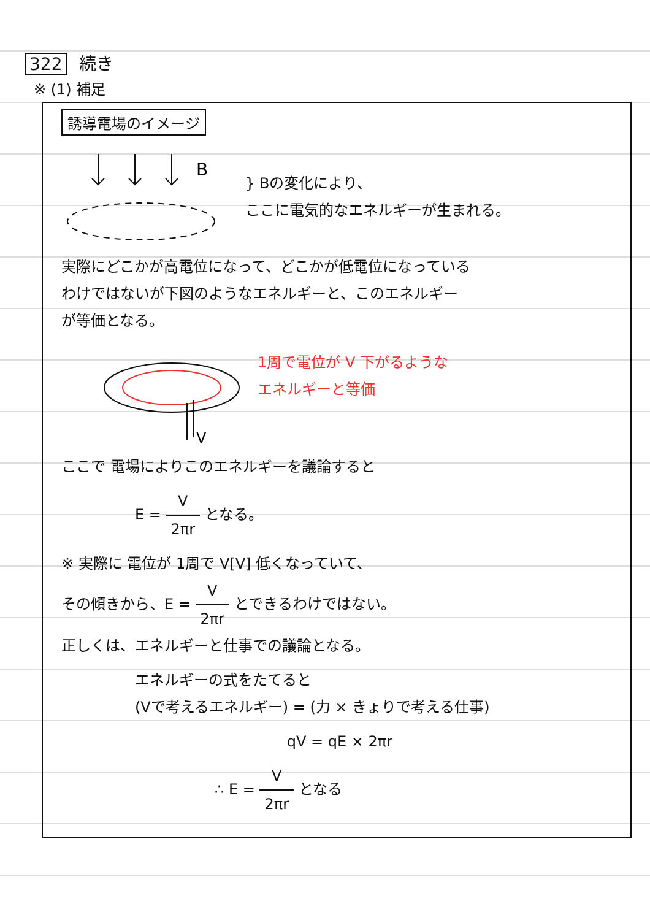322 続き
※ (1) 補足
誘導電場のイメージ
B
} Bの変化により、
ここに電気的なエネルギーが生まれる。
実際にどこかが高電位になって、どこかが低電位になっている
わけではないが下図のようなエネルギーと、このエネルギー
が等価となる。
V
1周で電位が V 下がるような
エネルギーと等価
ここで 電場によりこのエネルギーを議論すると
E = V 2πr となる。
※ 実際に 電位が 1周で V[V] 低くなっていて、
その傾きから、E = V 2πr とできるわけではない。
正しくは、エネルギーと仕事での議論となる。
エネルギーの式をたてると
(Vで考えるエネルギー) = (力 × きょりで考える仕事)
qV = qE × 2πr
∴ E = V 2πr となる